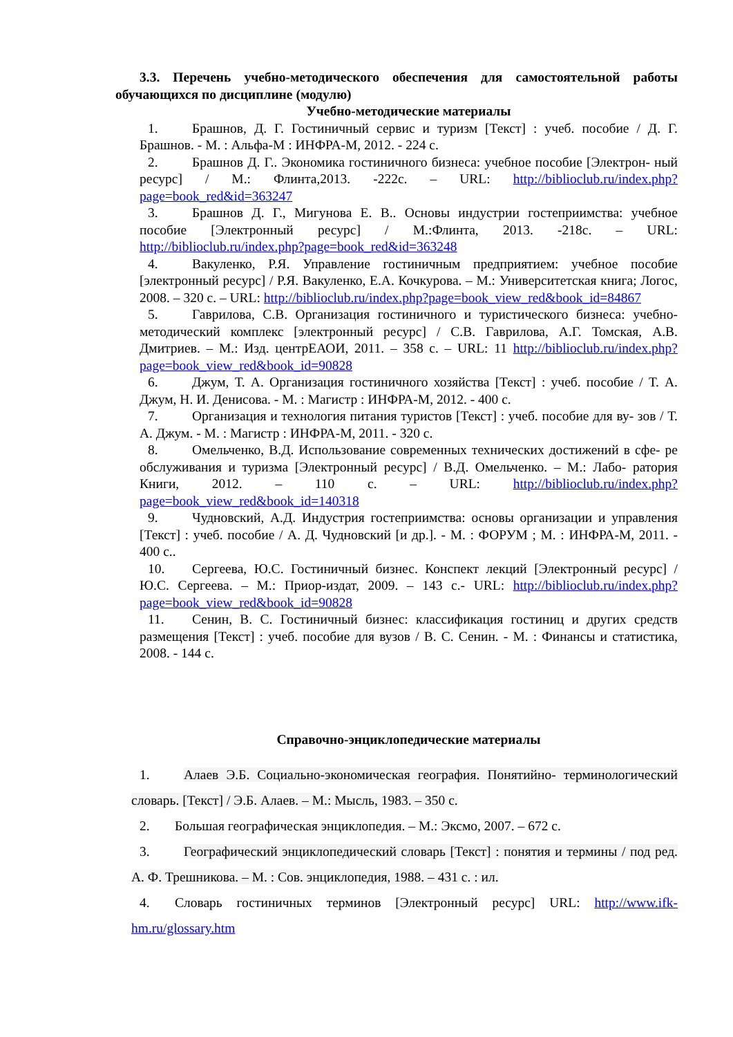3.3. Перечень учебно-методического обеспечения для самостоятельной работы обучающихся по дисциплине (модулю)
Учебно-методические материалы
1. Брашнов, Д. Г. Гостиничный сервис и туризм [Текст] : учеб. пособие / Д. Г. Брашнов. - М. : Альфа-М : ИНФРА-М, 2012. - 224 с.
2. Брашнов Д. Г.. Экономика гостиничного бизнеса: учебное пособие [Электрон- ный ресурс] / М.: Флинта,2013. -222с. – URL: http://biblioclub.ru/index.php?page=book_red&id=363247
3. Брашнов Д. Г., Мигунова Е. В.. Основы индустрии гостеприимства: учебное пособие [Электронный ресурс] / М.:Флинта, 2013. -218с. – URL: http://biblioclub.ru/index.php?page=book_red&id=363248
4. Вакуленко, Р.Я. Управление гостиничным предприятием: учебное пособие [электронный ресурс] / Р.Я. Вакуленко, Е.А. Кочкурова. – М.: Университетская книга; Логос, 2008. – 320 с. – URL: http://biblioclub.ru/index.php?page=book_view_red&book_id=84867
5. Гаврилова, С.В. Организация гостиничного и туристического бизнеса: учебно- методический комплекс [электронный ресурс] / С.В. Гаврилова, А.Г. Томская, А.В. Дмитриев. – М.: Изд. центрЕАОИ, 2011. – 358 с. – URL: 11 http://biblioclub.ru/index.php?page=book_view_red&book_id=90828
6. Джум, Т. А. Организация гостиничного хозяйства [Текст] : учеб. пособие / Т. А. Джум, Н. И. Денисова. - М. : Магистр : ИНФРА-М, 2012. - 400 с.
7. Организация и технология питания туристов [Текст] : учеб. пособие для ву- зов / Т. А. Джум. - М. : Магистр : ИНФРА-М, 2011. - 320 с.
8. Омельченко, В.Д. Использование современных технических достижений в сфе- ре обслуживания и туризма [Электронный ресурс] / В.Д. Омельченко. – М.: Лабо- ратория Книги, 2012. – 110 с. – URL: http://biblioclub.ru/index.php?page=book_view_red&book_id=140318
9. Чудновский, А.Д. Индустрия гостеприимства: основы организации и управления [Текст] : учеб. пособие / А. Д. Чудновский [и др.]. - М. : ФОРУМ ; М. : ИНФРА-М, 2011. - 400 с..
10. Сергеева, Ю.С. Гостиничный бизнес. Конспект лекций [Электронный ресурс] / Ю.С. Сергеева. – М.: Приор-издат, 2009. – 143 с.- URL: http://biblioclub.ru/index.php?page=book_view_red&book_id=90828
11. Сенин, В. С. Гостиничный бизнес: классификация гостиниц и других средств размещения [Текст] : учеб. пособие для вузов / В. С. Сенин. - М. : Финансы и статистика, 2008. - 144 с.
Справочно-энциклопедические материалы
1. Алаев Э.Б. Социально-экономическая география. Понятийно- терминологический словарь. [Текст] / Э.Б. Алаев. – М.: Мысль, 1983. – 350 с.
2. Большая географическая энциклопедия. – М.: Эксмо, 2007. – 672 с.
3. Географический энциклопедический словарь [Текст] : понятия и термины / под ред. А. Ф. Трешникова. – М. : Сов. энциклопедия, 1988. – 431 с. : ил.
4. Словарь гостиничных терминов [Электронный ресурс] URL: http://www.ifk-hm.ru/glossary.htm